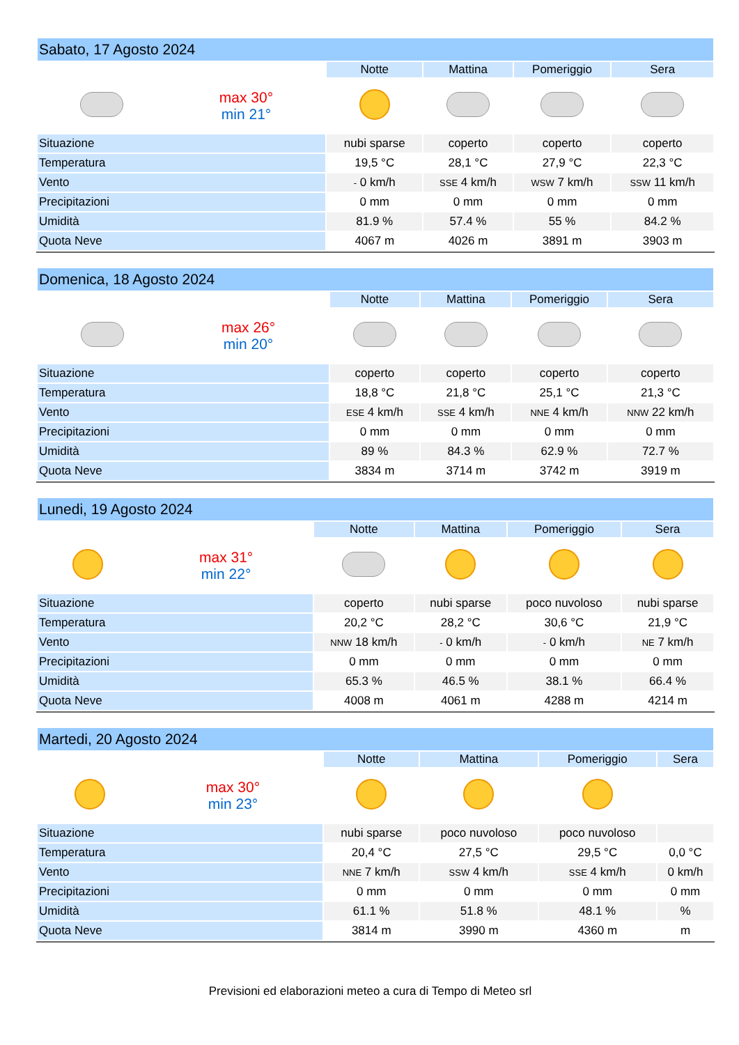| Sabato, 17 Agosto 2024 | | | | | |
| --- | --- | --- | --- | --- | --- |
| | | Notte | Mattina | Pomeriggio | Sera |
| | max 30° min 21° | | | | |
| Situazione | | nubi sparse | coperto | coperto | coperto |
| Temperatura | | 19,5 °C | 28,1 °C | 27,9 °C | 22,3 °C |
| Vento | | - 0 km/h | SSE 4 km/h | WSW 7 km/h | SSW 11 km/h |
| Precipitazioni | | 0 mm | 0 mm | 0 mm | 0 mm |
| Umidità | | 81.9 % | 57.4 % | 55 % | 84.2 % |
| Quota Neve | | 4067 m | 4026 m | 3891 m | 3903 m |
| Domenica, 18 Agosto 2024 | | | | | |
| --- | --- | --- | --- | --- | --- |
| | | Notte | Mattina | Pomeriggio | Sera |
| | max 26° min 20° | | | | |
| Situazione | | coperto | coperto | coperto | coperto |
| Temperatura | | 18,8 °C | 21,8 °C | 25,1 °C | 21,3 °C |
| Vento | | ESE 4 km/h | SSE 4 km/h | NNE 4 km/h | NNW 22 km/h |
| Precipitazioni | | 0 mm | 0 mm | 0 mm | 0 mm |
| Umidità | | 89 % | 84.3 % | 62.9 % | 72.7 % |
| Quota Neve | | 3834 m | 3714 m | 3742 m | 3919 m |
| Lunedi, 19 Agosto 2024 | | | | | |
| --- | --- | --- | --- | --- | --- |
| | | Notte | Mattina | Pomeriggio | Sera |
| | max 31° min 22° | | | | |
| Situazione | | coperto | nubi sparse | poco nuvoloso | nubi sparse |
| Temperatura | | 20,2 °C | 28,2 °C | 30,6 °C | 21,9 °C |
| Vento | | NNW 18 km/h | - 0 km/h | - 0 km/h | NE 7 km/h |
| Precipitazioni | | 0 mm | 0 mm | 0 mm | 0 mm |
| Umidità | | 65.3 % | 46.5 % | 38.1 % | 66.4 % |
| Quota Neve | | 4008 m | 4061 m | 4288 m | 4214 m |
| Martedi, 20 Agosto 2024 | | | | | |
| --- | --- | --- | --- | --- | --- |
| | | Notte | Mattina | Pomeriggio | Sera |
| | max 30° min 23° | | | | |
| Situazione | | nubi sparse | poco nuvoloso | poco nuvoloso | |
| Temperatura | | 20,4 °C | 27,5 °C | 29,5 °C | 0,0 °C |
| Vento | | NNE 7 km/h | SSW 4 km/h | SSE 4 km/h | 0 km/h |
| Precipitazioni | | 0 mm | 0 mm | 0 mm | 0 mm |
| Umidità | | 61.1 % | 51.8 % | 48.1 % | % |
| Quota Neve | | 3814 m | 3990 m | 4360 m | m |
Previsioni ed elaborazioni meteo a cura di Tempo di Meteo srl